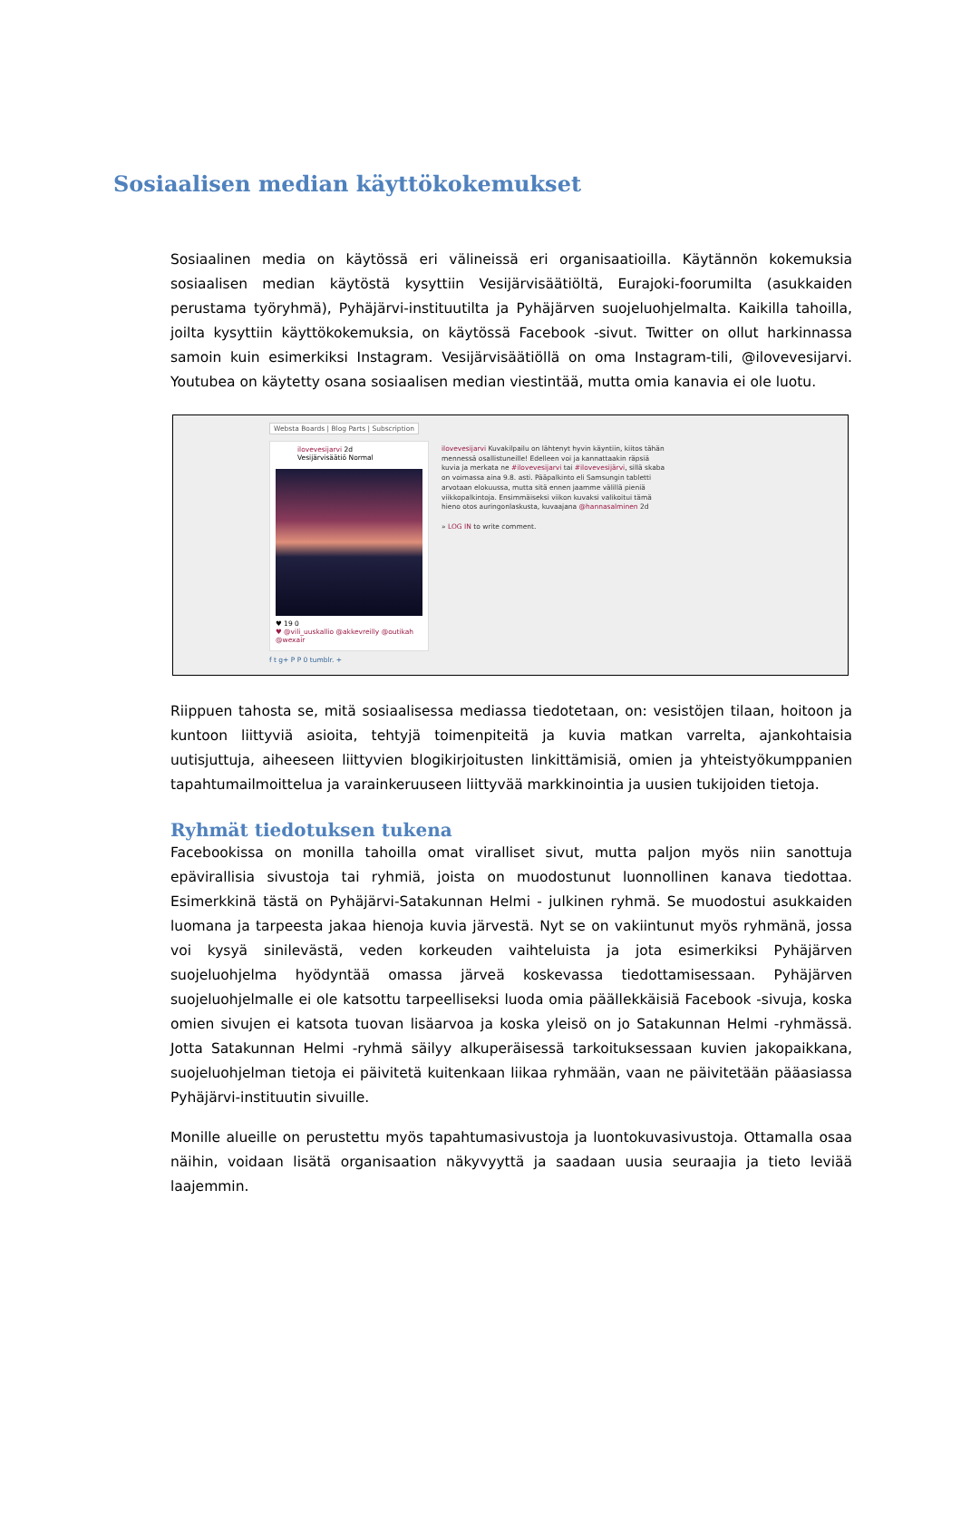Sosiaalisen median käyttökokemukset
Sosiaalinen media on käytössä eri välineissä eri organisaatioilla. Käytännön kokemuksia sosiaalisen median käytöstä kysyttiin Vesijärvisäätiöltä, Eurajoki-foorumilta (asukkaiden perustama työryhmä), Pyhäjärvi-instituutilta ja Pyhäjärven suojeluohjelmalta. Kaikilla tahoilla, joilta kysyttiin käyttökokemuksia, on käytössä Facebook -sivut. Twitter on ollut harkinnassa samoin kuin esimerkiksi Instagram. Vesijärvisäätiöllä on oma Instagram-tili, @ilovevesijarvi. Youtubea on käytetty osana sosiaalisen median viestintää, mutta omia kanavia ei ole luotu.
Websta Boards | Blog Parts | Subscription
ilovevesijarvi 2d
Vesijärvisäätiö Normal
♥ 19 0
♥ @vili_uuskallio @akkevreilly @outikah @wexair
ilovevesijarvi Kuvakilpailu on lähtenyt hyvin käyntiin, kiitos tähän mennessä osallistuneille! Edelleen voi ja kannattaakin räpsiä kuvia ja merkata ne #ilovevesijarvi tai #ilovevesijärvi, sillä skaba on voimassa aina 9.8. asti. Pääpalkinto eli Samsungin tabletti arvotaan elokuussa, mutta sitä ennen jaamme välillä pieniä viikkopalkintoja. Ensimmäiseksi viikon kuvaksi valikoitui tämä hieno otos auringonlaskusta, kuvaajana @hannasalminen 2d
» LOG IN to write comment.
f t g+ P P 0 tumblr. +
Riippuen tahosta se, mitä sosiaalisessa mediassa tiedotetaan, on: vesistöjen tilaan, hoitoon ja kuntoon liittyviä asioita, tehtyjä toimenpiteitä ja kuvia matkan varrelta, ajankohtaisia uutisjuttuja, aiheeseen liittyvien blogikirjoitusten linkittämisiä, omien ja yhteistyökumppanien tapahtumailmoittelua ja varainkeruuseen liittyvää markkinointia ja uusien tukijoiden tietoja.
Ryhmät tiedotuksen tukena
Facebookissa on monilla tahoilla omat viralliset sivut, mutta paljon myös niin sanottuja epävirallisia sivustoja tai ryhmiä, joista on muodostunut luonnollinen kanava tiedottaa. Esimerkkinä tästä on Pyhäjärvi-Satakunnan Helmi - julkinen ryhmä. Se muodostui asukkaiden luomana ja tarpeesta jakaa hienoja kuvia järvestä. Nyt se on vakiintunut myös ryhmänä, jossa voi kysyä sinilevästä, veden korkeuden vaihteluista ja jota esimerkiksi Pyhäjärven suojeluohjelma hyödyntää omassa järveä koskevassa tiedottamisessaan. Pyhäjärven suojeluohjelmalle ei ole katsottu tarpeelliseksi luoda omia päällekkäisiä Facebook -sivuja, koska omien sivujen ei katsota tuovan lisäarvoa ja koska yleisö on jo Satakunnan Helmi -ryhmässä. Jotta Satakunnan Helmi -ryhmä säilyy alkuperäisessä tarkoituksessaan kuvien jakopaikkana, suojeluohjelman tietoja ei päivitetä kuitenkaan liikaa ryhmään, vaan ne päivitetään pääasiassa Pyhäjärvi-instituutin sivuille.
Monille alueille on perustettu myös tapahtumasivustoja ja luontokuvasivustoja. Ottamalla osaa näihin, voidaan lisätä organisaation näkyvyyttä ja saadaan uusia seuraajia ja tieto leviää laajemmin.